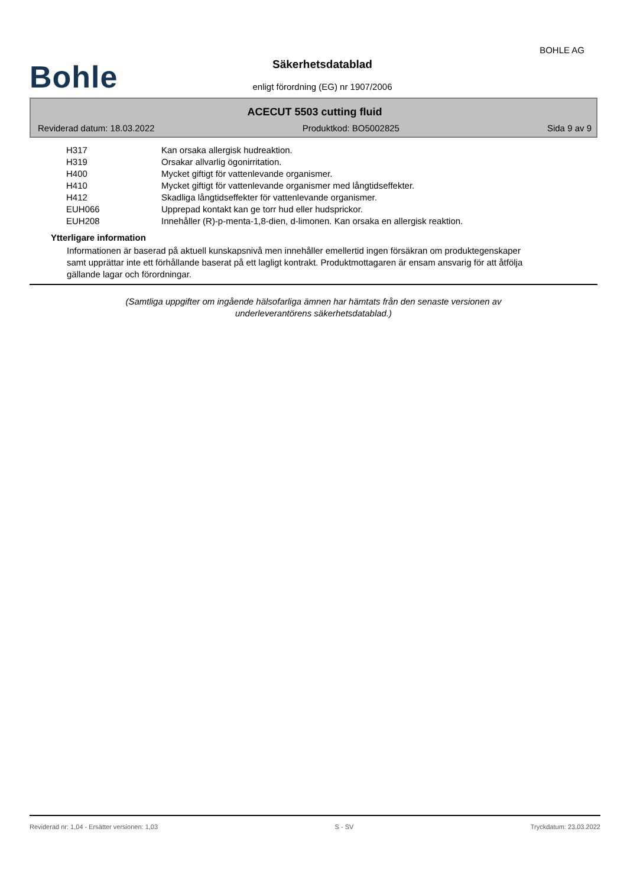BOHLE AG
Bohle
Säkerhetsdatablad
enligt förordning (EG) nr 1907/2006
ACECUT 5503 cutting fluid
Reviderad datum: 18.03.2022 Produktkod: BO5002825 Sida 9 av 9
| H317 | Kan orsaka allergisk hudreaktion. |
| H319 | Orsakar allvarlig ögonirritation. |
| H400 | Mycket giftigt för vattenlevande organismer. |
| H410 | Mycket giftigt för vattenlevande organismer med långtidseffekter. |
| H412 | Skadliga långtidseffekter för vattenlevande organismer. |
| EUH066 | Upprepad kontakt kan ge torr hud eller hudsprickor. |
| EUH208 | Innehåller (R)-p-menta-1,8-dien, d-limonen. Kan orsaka en allergisk reaktion. |
Ytterligare information
Informationen är baserad på aktuell kunskapsnivå men innehåller emellertid ingen försäkran om produktegenskaper samt upprättar inte ett förhållande baserat på ett lagligt kontrakt. Produktmottagaren är ensam ansvarig för att åtfölja gällande lagar och förordningar.
(Samtliga uppgifter om ingående hälsofarliga ämnen har hämtats från den senaste versionen av
underleverantörens säkerhetsdatablad.)
Reviderad nr: 1,04 - Ersätter versionen: 1,03 S - SV Tryckdatum: 23.03.2022